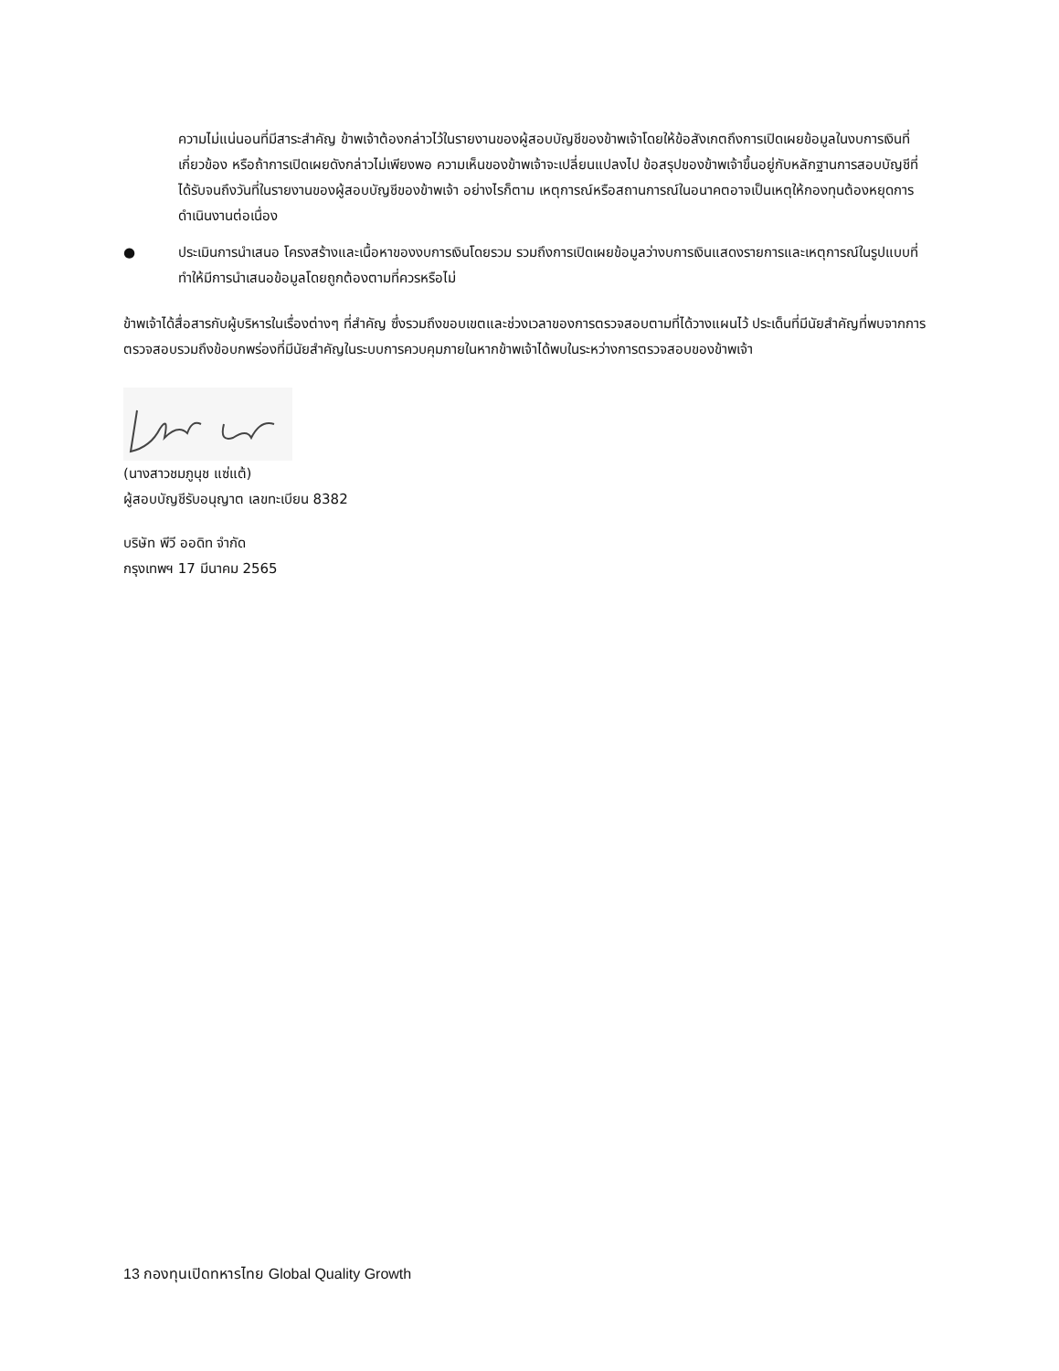ความไม่แน่นอนที่มีสาระสำคัญ ข้าพเจ้าต้องกล่าวไว้ในรายงานของผู้สอบบัญชีของข้าพเจ้าโดยให้ข้อสังเกตถึงการเปิดเผยข้อมูลในงบการเงินที่เกี่ยวข้อง หรือถ้าการเปิดเผยดังกล่าวไม่เพียงพอ ความเห็นของข้าพเจ้าจะเปลี่ยนแปลงไป ข้อสรุปของข้าพเจ้าขึ้นอยู่กับหลักฐานการสอบบัญชีที่ได้รับจนถึงวันที่ในรายงานของผู้สอบบัญชีของข้าพเจ้า อย่างไรก็ตาม เหตุการณ์หรือสถานการณ์ในอนาคตอาจเป็นเหตุให้กองทุนต้องหยุดการดำเนินงานต่อเนื่อง
● ประเมินการนำเสนอ โครงสร้างและเนื้อหาของงบการเงินโดยรวม รวมถึงการเปิดเผยข้อมูลว่างบการเงินแสดงรายการและเหตุการณ์ในรูปแบบที่ทำให้มีการนำเสนอข้อมูลโดยถูกต้องตามที่ควรหรือไม่
ข้าพเจ้าได้สื่อสารกับผู้บริหารในเรื่องต่างๆ ที่สำคัญ ซึ่งรวมถึงขอบเขตและช่วงเวลาของการตรวจสอบตามที่ได้วางแผนไว้ ประเด็นที่มีนัยสำคัญที่พบจากการตรวจสอบรวมถึงข้อบกพร่องที่มีนัยสำคัญในระบบการควบคุมภายในหากข้าพเจ้าได้พบในระหว่างการตรวจสอบของข้าพเจ้า
(นางสาวชมภูนุช แซ่แต้)
ผู้สอบบัญชีรับอนุญาต เลขทะเบียน 8382
บริษัท พีวี ออดิท จำกัด
กรุงเทพฯ 17 มีนาคม 2565
13 กองทุนเปิดทหารไทย Global Quality Growth